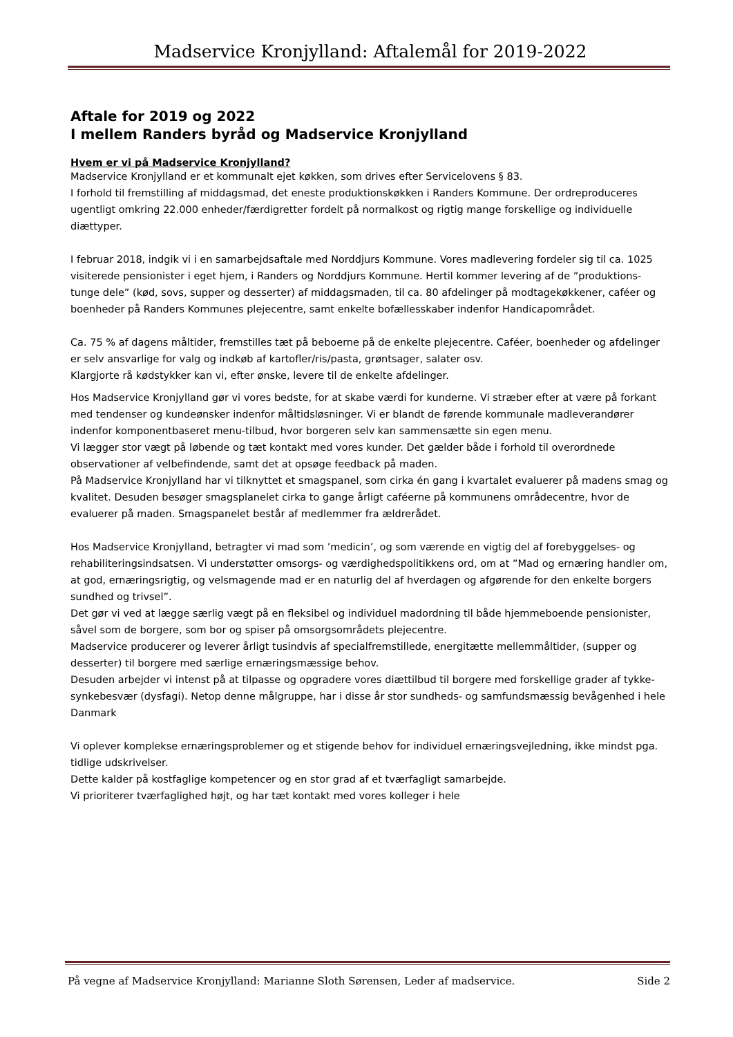Madservice Kronjylland: Aftalemål for 2019-2022
Aftale for 2019 og 2022
I mellem Randers byråd og Madservice Kronjylland
Hvem er vi på Madservice Kronjylland?
Madservice Kronjylland er et kommunalt ejet køkken, som drives efter Servicelovens § 83.
I forhold til fremstilling af middagsmad, det eneste produktionskøkken i Randers Kommune. Der ordreproduceres ugentligt omkring 22.000 enheder/færdigretter fordelt på normalkost og rigtig mange forskellige og individuelle diættyper.
I februar 2018, indgik vi i en samarbejdsaftale med Norddjurs Kommune. Vores madlevering fordeler sig til ca. 1025 visiterede pensionister i eget hjem, i Randers og Norddjurs Kommune. Hertil kommer levering af de ”produktions-tunge dele” (kød, sovs, supper og desserter) af middagsmaden, til ca. 80 afdelinger på modtagekøkkener, caféer og boenheder på Randers Kommunes plejecentre, samt enkelte bofællesskaber indenfor Handicapområdet.
Ca. 75 % af dagens måltider, fremstilles tæt på beboerne på de enkelte plejecentre. Caféer, boenheder og afdelinger er selv ansvarlige for valg og indkøb af kartofler/ris/pasta, grøntsager, salater osv.
Klargjorte rå kødstykker kan vi, efter ønske, levere til de enkelte afdelinger.
Hos Madservice Kronjylland gør vi vores bedste, for at skabe værdi for kunderne. Vi stræber efter at være på forkant med tendenser og kundeønsker indenfor måltidsløsninger. Vi er blandt de førende kommunale madleverandører indenfor komponentbaseret menu-tilbud, hvor borgeren selv kan sammensætte sin egen menu.
Vi lægger stor vægt på løbende og tæt kontakt med vores kunder. Det gælder både i forhold til overordnede observationer af velbefindende, samt det at opsøge feedback på maden.
På Madservice Kronjylland har vi tilknyttet et smagspanel, som cirka én gang i kvartalet evaluerer på madens smag og kvalitet. Desuden besøger smagsplanelet cirka to gange årligt caféerne på kommunens områdecentre, hvor de evaluerer på maden. Smagspanelet består af medlemmer fra ældrerådet.
Hos Madservice Kronjylland, betragter vi mad som ’medicin’, og som værende en vigtig del af forebyggelses- og rehabiliteringsindsatsen. Vi understøtter omsorgs- og værdighedspolitikkens ord, om at ”Mad og ernæring handler om, at god, ernæringsrigtig, og velsmagende mad er en naturlig del af hverdagen og afgørende for den enkelte borgers sundhed og trivsel”.
Det gør vi ved at lægge særlig vægt på en fleksibel og individuel madordning til både hjemmeboende pensionister, såvel som de borgere, som bor og spiser på omsorgsområdets plejecentre.
Madservice producerer og leverer årligt tusindvis af specialfremstillede, energitætte mellemmåltider, (supper og desserter) til borgere med særlige ernæringsmæssige behov.
Desuden arbejder vi intenst på at tilpasse og opgradere vores diættilbud til borgere med forskellige grader af tykke- synkebesvær (dysfagi). Netop denne målgruppe, har i disse år stor sundheds- og samfundsmæssig bevågenhed i hele Danmark
Vi oplever komplekse ernæringsproblemer og et stigende behov for individuel ernæringsvejledning, ikke mindst pga. tidlige udskrivelser.
Dette kalder på kostfaglige kompetencer og en stor grad af et tværfagligt samarbejde.
Vi prioriterer tværfaglighed højt, og har tæt kontakt med vores kolleger i hele
På vegne af Madservice Kronjylland: Marianne Sloth Sørensen, Leder af madservice. Side 2